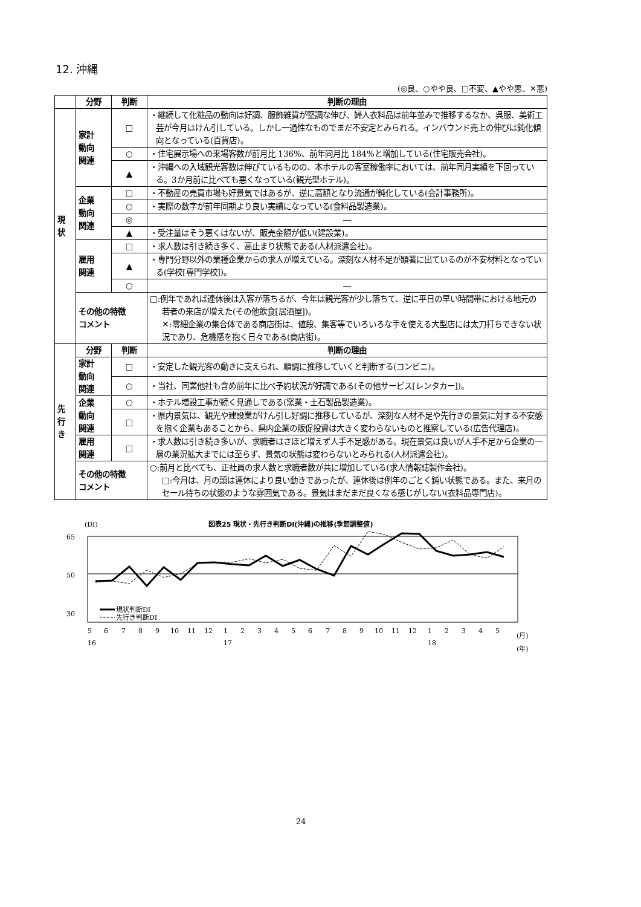12. 沖縄
(◎良、○やや良、□不変、▲やや悪、✕悪)
| | 分野 | 判断 | 判断の理由 |
| --- | --- | --- | --- |
| 現 状 | 家計 動向 関連 | □ | ・継続して化粧品の動向は好調、服飾雑貨が堅調な伸び、婦人衣料品は前年並みで推移するなか、呉服、美術工芸が今月はけん引している。しかし一過性なものでまだ不安定とみられる。インバウンド売上の伸びは鈍化傾向となっている(百貨店)。 |
| | | ○ | ・住宅展示場への来場客数が前月比 136%、前年同月比 184%と増加している(住宅販売会社)。 |
| | | ▲ | ・沖縄への入域観光客数は伸びているものの、本ホテルの客室稼働率においては、前年同月実績を下回っている。3か月前に比べても悪くなっている(観光型ホテル)。 |
| | 企業 動向 関連 | □ | ・不動産の売買市場も好景気ではあるが、逆に高額となり流通が鈍化している(会計事務所)。 |
| | | ○ | ・実際の数字が前年同期より良い実績になっている(食料品製造業)。 |
| | | ◎ | ― |
| | | ▲ | ・受注量はそう悪くはないが、販売金額が低い(建設業)。 |
| | 雇用 関連 | □ | ・求人数は引き続き多く、高止まり状態である(人材派遣会社)。 |
| | | ▲ | ・専門分野以外の業種企業からの求人が増えている。深刻な人材不足が顕著に出ているのが不安材料となっている(学校[専門学校])。 |
| | | ○ | ― |
| | その他の特徴 コメント | | □:例年であれば連休後は入客が落ちるが、今年は観光客が少し落ちて、逆に平日の早い時間帯における地元の若者の来店が増えた(その他飲食[居酒屋])。 ✕:零細企業の集合体である商店街は、値段、集客等でいろいろな手を使える大型店には太刀打ちできない状況であり、危機感を抱く日々である(商店街)。 |
| 先 行 き | 分野 | 判断 | 判断の理由 |
| | 家計 動向 関連 | □ | ・安定した観光客の動きに支えられ、順調に推移していくと判断する(コンビニ)。 |
| | | ○ | ・当社、同業他社も含め前年に比べ予約状況が好調である(その他サービス[レンタカー])。 |
| | 企業 動向 関連 | ○ | ・ホテル増設工事が続く見通しである(窯業・土石製品製造業)。 |
| | | □ | ・県内景気は、観光や建設業がけん引し好調に推移しているが、深刻な人材不足や先行きの景気に対する不安感を抱く企業もあることから、県内企業の販促投資は大きく変わらないものと推察している(広告代理店)。 |
| | 雇用 関連 | □ | ・求人数は引き続き多いが、求職者はさほど増えず人手不足感がある。現在景気は良いが人手不足から企業の一層の業況拡大までには至らず、景気の状態は変わらないとみられる(人材派遣会社)。 |
| | その他の特徴 コメント | | ○:前月と比べても、正社員の求人数と求職者数が共に増加している(求人情報誌製作会社)。 □:今月は、月の頭は連休により良い動きであったが、連休後は例年のごとく鈍い状態である。また、来月のセール待ちの状態のような雰囲気である。景気はまだまだ良くなる感じがしない(衣料品専門店)。 |
(DI)
図表25 現状・先行き判断DI(沖縄)の推移(季節調整値)
65
50
30
現状判断DI
先行き判断DI
5
6
7
8
9
10
11
12
1
2
3
4
5
6
7
8
9
10
11
12
1
2
3
4
5
(月)
16
17
18
(年)
24